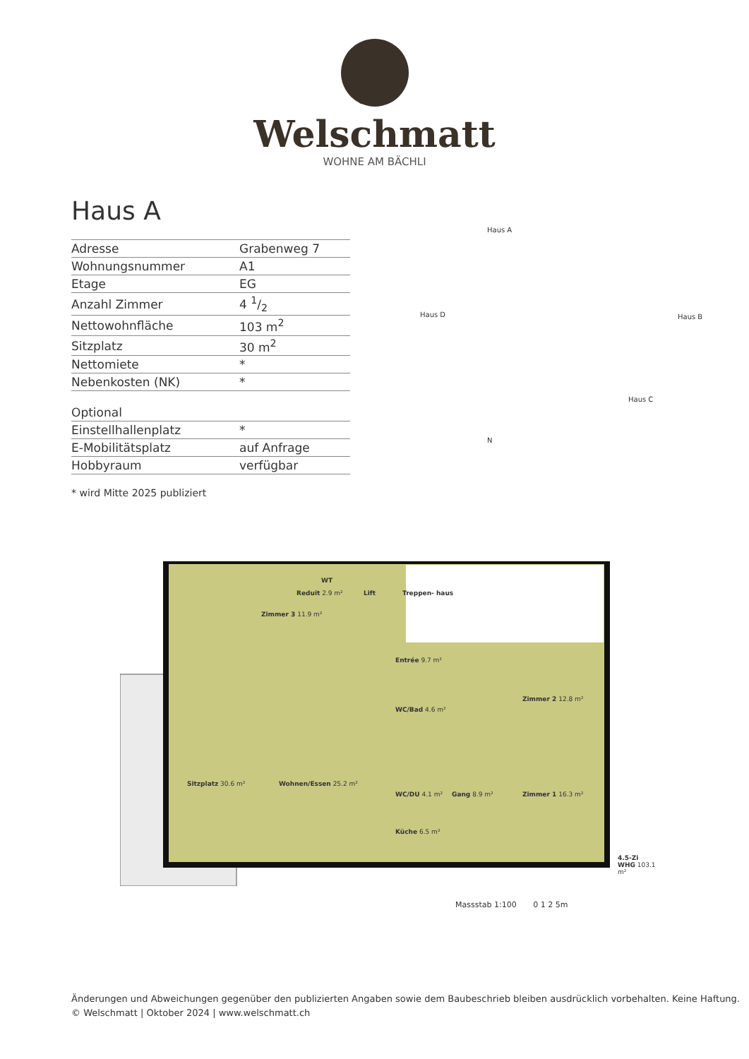Welschmatt
WOHNE AM BÄCHLI
Haus A
| Adresse | Grabenweg 7 |
| Wohnungsnummer | A1 |
| Etage | EG |
| Anzahl Zimmer | 4 1/2 |
| Nettowohnfläche | 103 m<sup>2</sup> |
| Sitzplatz | 30 m<sup>2</sup> |
| Nettomiete | * |
| Nebenkosten (NK) | * |
| Optional | |
| Einstellhallenplatz | * |
| E-Mobilitätsplatz | auf Anfrage |
| Hobbyraum | verfügbar |
* wird Mitte 2025 publiziert
Haus A
Haus D Haus B
Haus C
N
Zimmer 3 11.9 m²
Reduit 2.9 m²
WT
Lift Treppen- haus
Entrée 9.7 m²
Zimmer 2 12.8 m²
WC/Bad 4.6 m²
Sitzplatz 30.6 m² Wohnen/Essen 25.2 m²
WC/DU 4.1 m² Gang 8.9 m² Zimmer 1 16.3 m²
Küche 6.5 m²
4.5-Zi WHG 103.1 m²
Massstab 1:100 0 1 2 5m
Änderungen und Abweichungen gegenüber den publizierten Angaben sowie dem Baubeschrieb bleiben ausdrücklich vorbehalten. Keine Haftung.
© Welschmatt | Oktober 2024 | www.welschmatt.ch